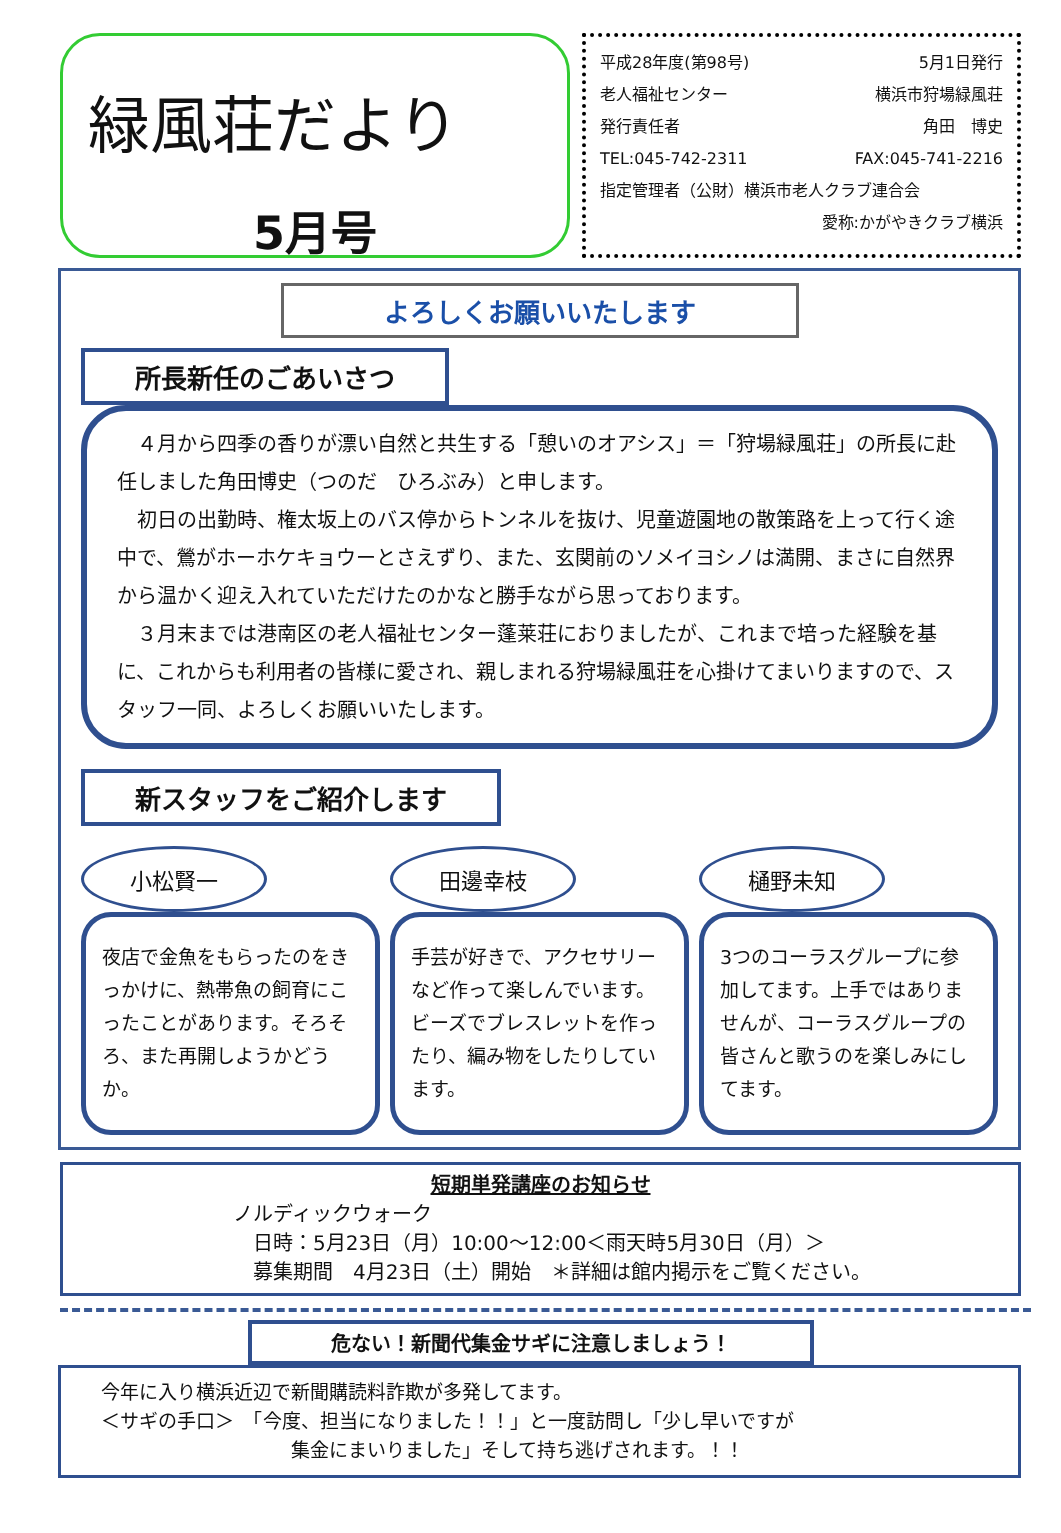緑風荘だより
5月号
平成28年度(第98号) 5月1日発行
老人福祉センター 横浜市狩場緑風荘
発行責任者 角田　博史
TEL:045-742-2311 FAX:045-741-2216
指定管理者（公財）横浜市老人クラブ連合会
愛称:かがやきクラブ横浜
よろしくお願いいたします
所長新任のごあいさつ
　４月から四季の香りが漂い自然と共生する「憩いのオアシス」＝「狩場緑風荘」の所長に赴任しました角田博史（つのだ　ひろぶみ）と申します。
　初日の出勤時、権太坂上のバス停からトンネルを抜け、児童遊園地の散策路を上って行く途中で、鶯がホーホケキョウーとさえずり、また、玄関前のソメイヨシノは満開、まさに自然界から温かく迎え入れていただけたのかなと勝手ながら思っております。
　３月末までは港南区の老人福祉センター蓬莱荘におりましたが、これまで培った経験を基に、これからも利用者の皆様に愛され、親しまれる狩場緑風荘を心掛けてまいりますので、スタッフ一同、よろしくお願いいたします。
新スタッフをご紹介します
小松賢一
夜店で金魚をもらったのをきっかけに、熱帯魚の飼育にこったことがあります。そろそろ、また再開しようかどうか。
田邊幸枝
手芸が好きで、アクセサリーなど作って楽しんでいます。ビーズでブレスレットを作ったり、編み物をしたりしています。
樋野未知
3つのコーラスグループに参加してます。上手ではありませんが、コーラスグループの皆さんと歌うのを楽しみにしてます。
短期単発講座のお知らせ
ノルディックウォーク
日時：5月23日（月）10:00～12:00＜雨天時5月30日（月）＞
募集期間　4月23日（土）開始　＊詳細は館内掲示をご覧ください。
危ない！新聞代集金サギに注意しましょう！
今年に入り横浜近辺で新聞購読料詐欺が多発してます。
＜サギの手口＞　「今度、担当になりました！！」と一度訪問し「少し早いですが
集金にまいりました」そして持ち逃げされます。！！